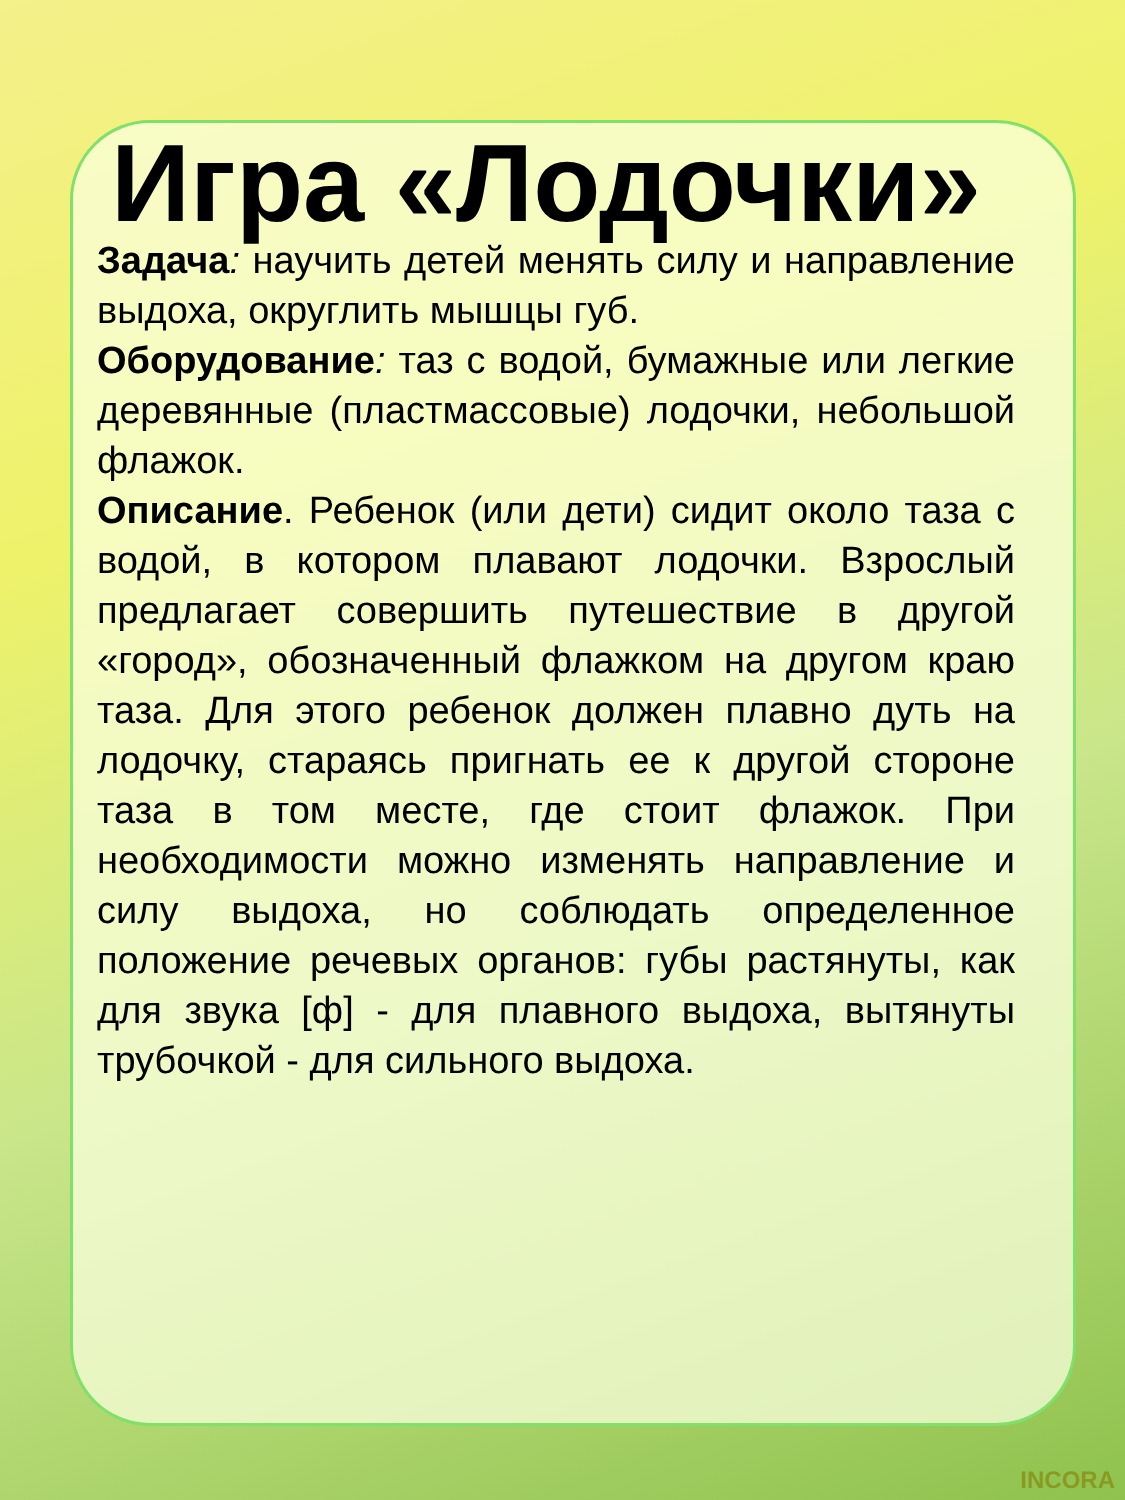Игра «Лодочки»
Задача: научить детей менять силу и направление выдоха, округлить мышцы губ.
Оборудование: таз с водой, бумажные или легкие деревянные (пластмассовые) лодочки, небольшой флажок.
Описание. Ребенок (или дети) сидит около таза с водой, в котором плавают лодочки. Взрослый предлагает совершить путешествие в другой «город», обозначенный флажком на другом краю таза. Для этого ребенок должен плавно дуть на лодочку, стараясь пригнать ее к другой стороне таза в том месте, где стоит флажок. При необходимости можно изменять направление и силу выдоха, но соблюдать определенное положение речевых органов: губы растянуты, как для звука [ф] - для плавного выдоха, вытянуты трубочкой - для сильного выдоха.
INCORA